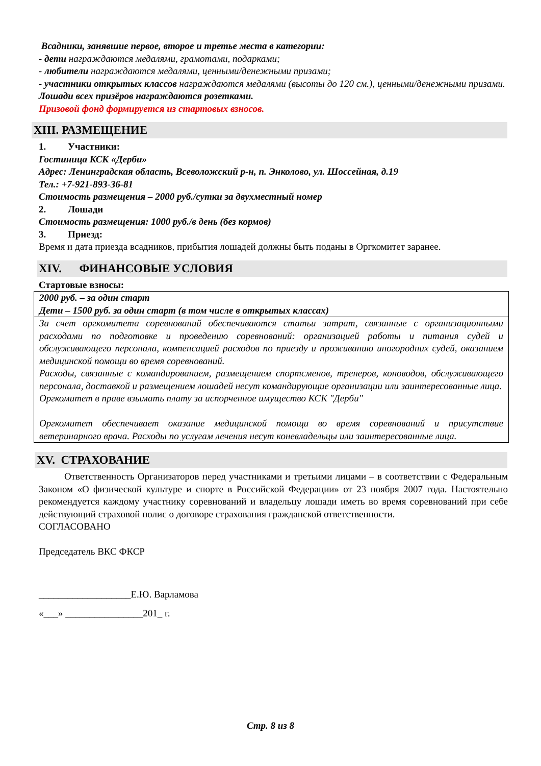Всадники, занявшие первое, второе и третье места в категории:
- дети награждаются медалями, грамотами, подарками;
- любители награждаются медалями, ценными/денежными призами;
- участники открытых классов награждаются медалями (высоты до 120 см.), ценными/денежными призами.
Лошади всех призёров награждаются розетками.
Призовой фонд формируется из стартовых взносов.
XIII. РАЗМЕЩЕНИЕ
1. Участники:
Гостиница КСК «Дерби»
Адрес: Ленинградская область, Всеволожский р-н, п. Энколово, ул. Шоссейная, д.19
Тел.: +7-921-893-36-81
Стоимость размещения – 2000 руб./сутки за двухместный номер
2. Лошади
Стоимость размещения: 1000 руб./в день (без кормов)
3. Приезд:
Время и дата приезда всадников, прибытия лошадей должны быть поданы в Оргкомитет заранее.
XIV. ФИНАНСОВЫЕ УСЛОВИЯ
Стартовые взносы:
| 2000 руб. – за один старт Дети – 1500 руб. за один старт (в том числе в открытых классах) |
| За счет оргкомитета соревнований обеспечиваются статьи затрат, связанные с организационными расходами по подготовке и проведению соревнований: организацией работы и питания судей и обслуживающего персонала, компенсацией расходов по приезду и проживанию иногородних судей, оказанием медицинской помощи во время соревнований. Расходы, связанные с командированием, размещением спортсменов, тренеров, коноводов, обслуживающего персонала, доставкой и размещением лошадей несут командирующие организации или заинтересованные лица. Оргкомитет в праве взымать плату за испорченное имущество КСК "Дерби" Оргкомитет обеспечивает оказание медицинской помощи во время соревнований и присутствие ветеринарного врача. Расходы по услугам лечения несут коневладельцы или заинтересованные лица. |
XV. СТРАХОВАНИЕ
Ответственность Организаторов перед участниками и третьими лицами – в соответствии с Федеральным Законом «О физической культуре и спорте в Российской Федерации» от 23 ноября 2007 года. Настоятельно рекомендуется каждому участнику соревнований и владельцу лошади иметь во время соревнований при себе действующий страховой полис о договоре страхования гражданской ответственности.
СОГЛАСОВАНО
Председатель ВКС ФКСР
___________________Е.Ю. Варламова
«___» ________________201_ г.
Стр. 8 из 8